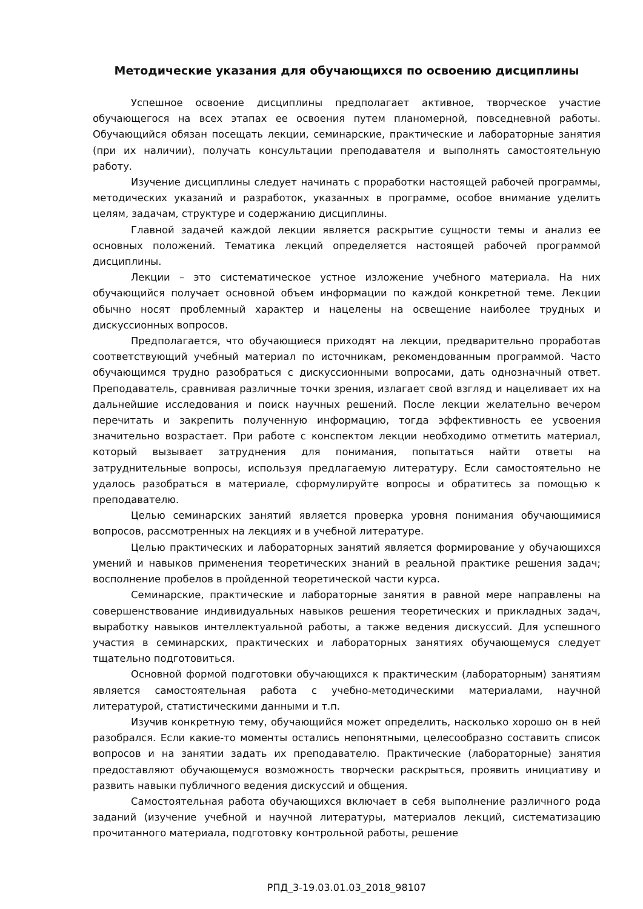Методические указания для обучающихся по освоению дисциплины
Успешное освоение дисциплины предполагает активное, творческое участие обучающегося на всех этапах ее освоения путем планомерной, повседневной работы. Обучающийся обязан посещать лекции, семинарские, практические и лабораторные занятия (при их наличии), получать консультации преподавателя и выполнять самостоятельную работу.
Изучение дисциплины следует начинать с проработки настоящей рабочей программы, методических указаний и разработок, указанных в программе, особое внимание уделить целям, задачам, структуре и содержанию дисциплины.
Главной задачей каждой лекции является раскрытие сущности темы и анализ ее основных положений. Тематика лекций определяется настоящей рабочей программой дисциплины.
Лекции – это систематическое устное изложение учебного материала. На них обучающийся получает основной объем информации по каждой конкретной теме. Лекции обычно носят проблемный характер и нацелены на освещение наиболее трудных и дискуссионных вопросов.
Предполагается, что обучающиеся приходят на лекции, предварительно проработав соответствующий учебный материал по источникам, рекомендованным программой. Часто обучающимся трудно разобраться с дискуссионными вопросами, дать однозначный ответ. Преподаватель, сравнивая различные точки зрения, излагает свой взгляд и нацеливает их на дальнейшие исследования и поиск научных решений. После лекции желательно вечером перечитать и закрепить полученную информацию, тогда эффективность ее усвоения значительно возрастает. При работе с конспектом лекции необходимо отметить материал, который вызывает затруднения для понимания, попытаться найти ответы на затруднительные вопросы, используя предлагаемую литературу. Если самостоятельно не удалось разобраться в материале, сформулируйте вопросы и обратитесь за помощью к преподавателю.
Целью семинарских занятий является проверка уровня понимания обучающимися вопросов, рассмотренных на лекциях и в учебной литературе.
Целью практических и лабораторных занятий является формирование у обучающихся умений и навыков применения теоретических знаний в реальной практике решения задач; восполнение пробелов в пройденной теоретической части курса.
Семинарские, практические и лабораторные занятия в равной мере направлены на совершенствование индивидуальных навыков решения теоретических и прикладных задач, выработку навыков интеллектуальной работы, а также ведения дискуссий. Для успешного участия в семинарских, практических и лабораторных занятиях обучающемуся следует тщательно подготовиться.
Основной формой подготовки обучающихся к практическим (лабораторным) занятиям является самостоятельная работа с учебно-методическими материалами, научной литературой, статистическими данными и т.п.
Изучив конкретную тему, обучающийся может определить, насколько хорошо он в ней разобрался. Если какие-то моменты остались непонятными, целесообразно составить список вопросов и на занятии задать их преподавателю. Практические (лабораторные) занятия предоставляют обучающемуся возможность творчески раскрыться, проявить инициативу и развить навыки публичного ведения дискуссий и общения.
Самостоятельная работа обучающихся включает в себя выполнение различного рода заданий (изучение учебной и научной литературы, материалов лекций, систематизацию прочитанного материала, подготовку контрольной работы, решение
РПД_3-19.03.01.03_2018_98107